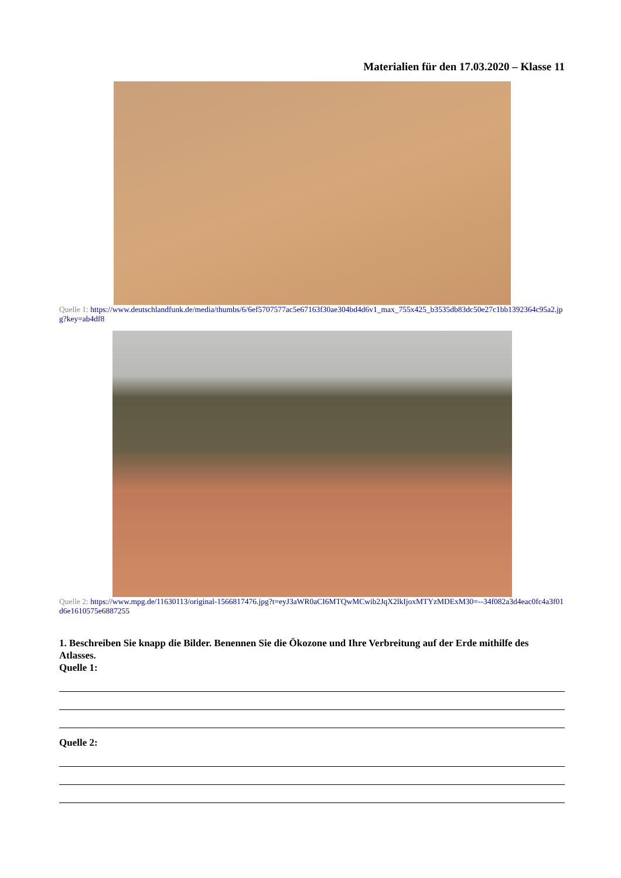Materialien für den 17.03.2020 – Klasse 11
Quelle 1: https://www.deutschlandfunk.de/media/thumbs/6/6ef5707577ac5e67163f30ae304bd4d6v1_max_755x425_b3535db83dc50e27c1bb1392364c95a2.jpg?key=ab4df8
Quelle 2: https://www.mpg.de/11630113/original-1566817476.jpg?t=eyJ3aWR0aCI6MTQwMCwib2JqX2lkIjoxMTYzMDExM30=--34f082a3d4eac0fc4a3f01d6e1610575e6887255
1. Beschreiben Sie knapp die Bilder. Benennen Sie die Ökozone und Ihre Verbreitung auf der Erde mithilfe des Atlasses.
Quelle 1:
Quelle 2: